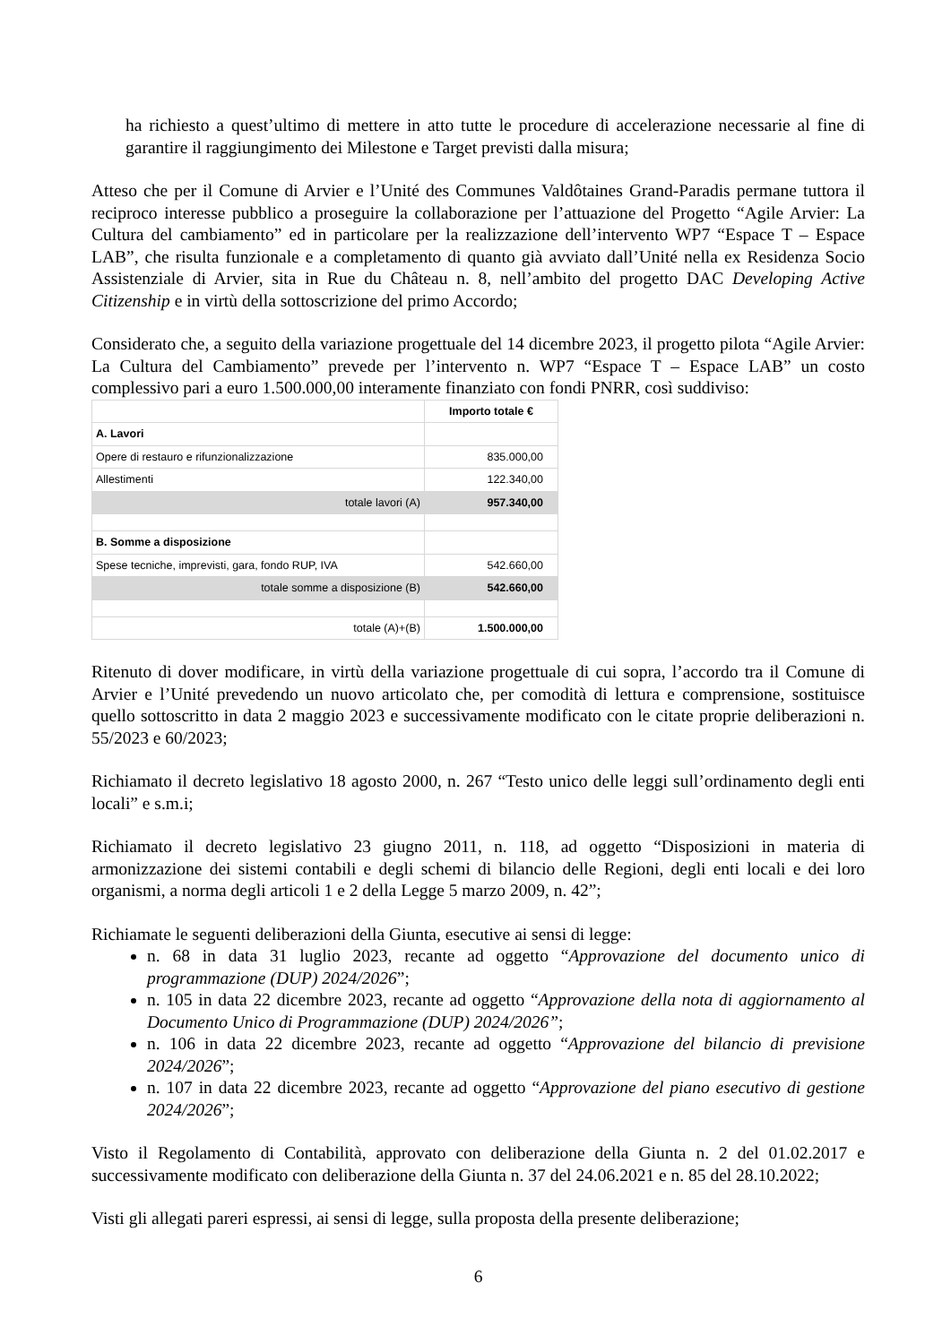ha richiesto a quest’ultimo di mettere in atto tutte le procedure di accelerazione necessarie al fine di garantire il raggiungimento dei Milestone e Target previsti dalla misura;
Atteso che per il Comune di Arvier e l’Unité des Communes Valdôtaines Grand-Paradis permane tuttora il reciproco interesse pubblico a proseguire la collaborazione per l’attuazione del Progetto “Agile Arvier: La Cultura del cambiamento” ed in particolare per la realizzazione dell’intervento WP7 “Espace T – Espace LAB”, che risulta funzionale e a completamento di quanto già avviato dall’Unité nella ex Residenza Socio Assistenziale di Arvier, sita in Rue du Château n. 8, nell’ambito del progetto DAC Developing Active Citizenship e in virtù della sottoscrizione del primo Accordo;
Considerato che, a seguito della variazione progettuale del 14 dicembre 2023, il progetto pilota “Agile Arvier: La Cultura del Cambiamento” prevede per l’intervento n. WP7 “Espace T – Espace LAB” un costo complessivo pari a euro 1.500.000,00 interamente finanziato con fondi PNRR, così suddiviso:
| | Importo totale € |
| A. Lavori | |
| Opere di restauro e rifunzionalizzazione | 835.000,00 |
| Allestimenti | 122.340,00 |
| totale lavori (A) | 957.340,00 |
| B. Somme a disposizione | |
| Spese tecniche, imprevisti, gara, fondo RUP, IVA | 542.660,00 |
| totale somme a disposizione (B) | 542.660,00 |
| totale (A)+(B) | 1.500.000,00 |
Ritenuto di dover modificare, in virtù della variazione progettuale di cui sopra, l’accordo tra il Comune di Arvier e l’Unité prevedendo un nuovo articolato che, per comodità di lettura e comprensione, sostituisce quello sottoscritto in data 2 maggio 2023 e successivamente modificato con le citate proprie deliberazioni n. 55/2023 e 60/2023;
Richiamato il decreto legislativo 18 agosto 2000, n. 267 “Testo unico delle leggi sull’ordinamento degli enti locali” e s.m.i;
Richiamato il decreto legislativo 23 giugno 2011, n. 118, ad oggetto “Disposizioni in materia di armonizzazione dei sistemi contabili e degli schemi di bilancio delle Regioni, degli enti locali e dei loro organismi, a norma degli articoli 1 e 2 della Legge 5 marzo 2009, n. 42”;
Richiamate le seguenti deliberazioni della Giunta, esecutive ai sensi di legge:
n. 68 in data 31 luglio 2023, recante ad oggetto “Approvazione del documento unico di programmazione (DUP) 2024/2026”;
n. 105 in data 22 dicembre 2023, recante ad oggetto “Approvazione della nota di aggiornamento al Documento Unico di Programmazione (DUP) 2024/2026”;
n. 106 in data 22 dicembre 2023, recante ad oggetto “Approvazione del bilancio di previsione 2024/2026”;
n. 107 in data 22 dicembre 2023, recante ad oggetto “Approvazione del piano esecutivo di gestione 2024/2026”;
Visto il Regolamento di Contabilità, approvato con deliberazione della Giunta n. 2 del 01.02.2017 e successivamente modificato con deliberazione della Giunta n. 37 del 24.06.2021 e n. 85 del 28.10.2022;
Visti gli allegati pareri espressi, ai sensi di legge, sulla proposta della presente deliberazione;
6